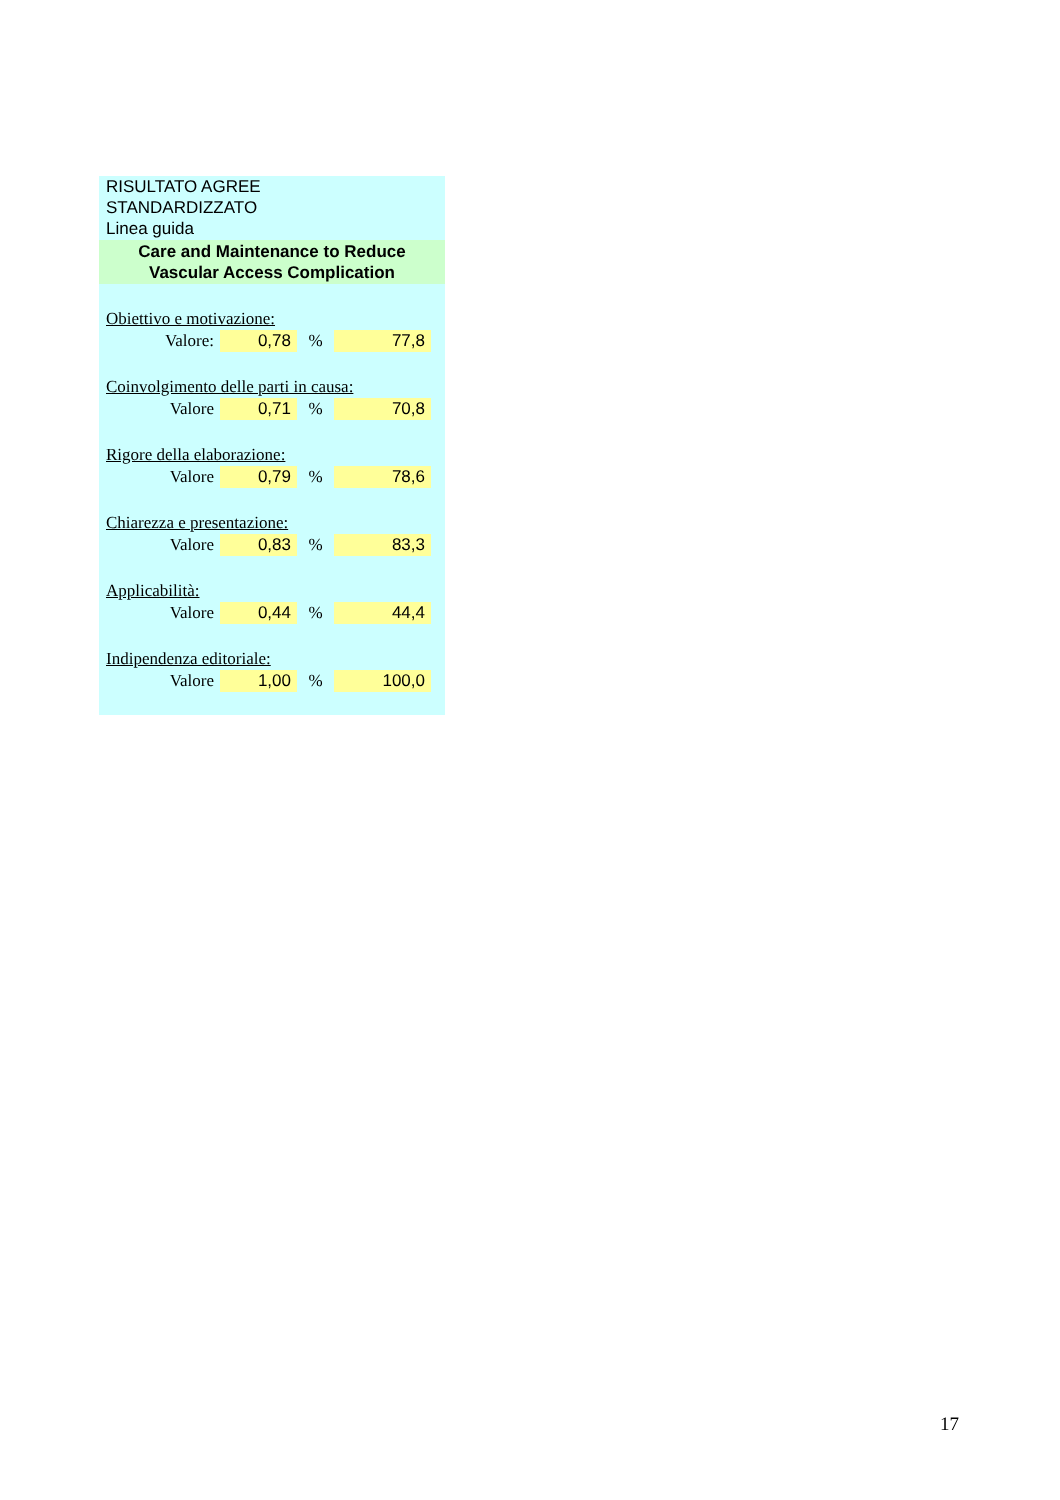RISULTATO AGREE
STANDARDIZZATO
Linea guida
Care and Maintenance to Reduce
Vascular Access Complication
| Obiettivo e motivazione: | | | |
| Valore: | 0,78 | % | 77,8 |
| Coinvolgimento delle parti in causa: | | | |
| Valore | 0,71 | % | 70,8 |
| Rigore della elaborazione: | | | |
| Valore | 0,79 | % | 78,6 |
| Chiarezza e presentazione: | | | |
| Valore | 0,83 | % | 83,3 |
| Applicabilità: | | | |
| Valore | 0,44 | % | 44,4 |
| Indipendenza editoriale: | | | |
| Valore | 1,00 | % | 100,0 |
17